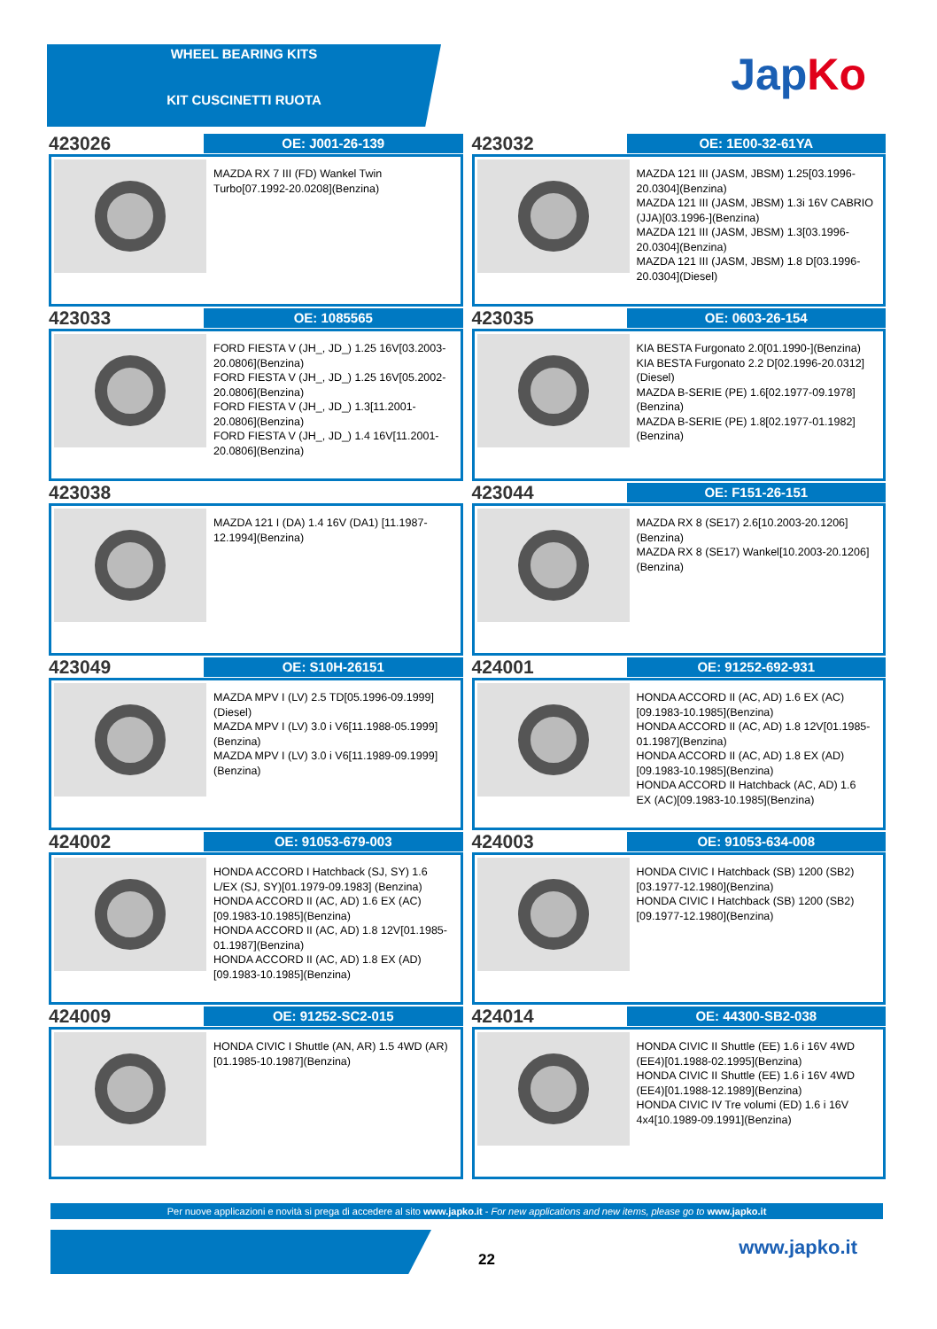WHEEL BEARING KITS
KIT CUSCINETTI RUOTA
JapKo
423026
OE: J001-26-139
MAZDA RX 7 III (FD) Wankel Twin Turbo[07.1992-20.0208](Benzina)
423032
OE: 1E00-32-61YA
MAZDA 121 III (JASM, JBSM) 1.25[03.1996-20.0304](Benzina)
MAZDA 121 III (JASM, JBSM) 1.3i 16V CABRIO (JJA)[03.1996-](Benzina)
MAZDA 121 III (JASM, JBSM) 1.3[03.1996-20.0304](Benzina)
MAZDA 121 III (JASM, JBSM) 1.8 D[03.1996-20.0304](Diesel)
423033
OE: 1085565
FORD FIESTA V (JH_, JD_) 1.25 16V[03.2003-20.0806](Benzina)
FORD FIESTA V (JH_, JD_) 1.25 16V[05.2002-20.0806](Benzina)
FORD FIESTA V (JH_, JD_) 1.3[11.2001-20.0806](Benzina)
FORD FIESTA V (JH_, JD_) 1.4 16V[11.2001-20.0806](Benzina)
423035
OE: 0603-26-154
KIA BESTA Furgonato 2.0[01.1990-](Benzina)
KIA BESTA Furgonato 2.2 D[02.1996-20.0312](Diesel)
MAZDA B-SERIE (PE) 1.6[02.1977-09.1978](Benzina)
MAZDA B-SERIE (PE) 1.8[02.1977-01.1982](Benzina)
423038
MAZDA 121 I (DA) 1.4 16V (DA1) [11.1987-12.1994](Benzina)
423044
OE: F151-26-151
MAZDA RX 8 (SE17) 2.6[10.2003-20.1206](Benzina)
MAZDA RX 8 (SE17) Wankel[10.2003-20.1206](Benzina)
423049
OE: S10H-26151
MAZDA MPV I (LV) 2.5 TD[05.1996-09.1999](Diesel)
MAZDA MPV I (LV) 3.0 i V6[11.1988-05.1999](Benzina)
MAZDA MPV I (LV) 3.0 i V6[11.1989-09.1999](Benzina)
424001
OE: 91252-692-931
HONDA ACCORD II (AC, AD) 1.6 EX (AC) [09.1983-10.1985](Benzina)
HONDA ACCORD II (AC, AD) 1.8 12V[01.1985-01.1987](Benzina)
HONDA ACCORD II (AC, AD) 1.8 EX (AD) [09.1983-10.1985](Benzina)
HONDA ACCORD II Hatchback (AC, AD) 1.6 EX (AC)[09.1983-10.1985](Benzina)
424002
OE: 91053-679-003
HONDA ACCORD I Hatchback (SJ, SY) 1.6 L/EX (SJ, SY)[01.1979-09.1983] (Benzina)
HONDA ACCORD II (AC, AD) 1.6 EX (AC) [09.1983-10.1985](Benzina)
HONDA ACCORD II (AC, AD) 1.8 12V[01.1985-01.1987](Benzina)
HONDA ACCORD II (AC, AD) 1.8 EX (AD) [09.1983-10.1985](Benzina)
424003
OE: 91053-634-008
HONDA CIVIC I Hatchback (SB) 1200 (SB2)[03.1977-12.1980](Benzina)
HONDA CIVIC I Hatchback (SB) 1200 (SB2)[09.1977-12.1980](Benzina)
424009
OE: 91252-SC2-015
HONDA CIVIC I Shuttle (AN, AR) 1.5 4WD (AR)[01.1985-10.1987](Benzina)
424014
OE: 44300-SB2-038
HONDA CIVIC II Shuttle (EE) 1.6 i 16V 4WD (EE4)[01.1988-02.1995](Benzina)
HONDA CIVIC II Shuttle (EE) 1.6 i 16V 4WD (EE4)[01.1988-12.1989](Benzina)
HONDA CIVIC IV Tre volumi (ED) 1.6 i 16V 4x4[10.1989-09.1991](Benzina)
Per nuove applicazioni e novità si prega di accedere al sito www.japko.it - For new applications and new items, please go to www.japko.it
22
www.japko.it